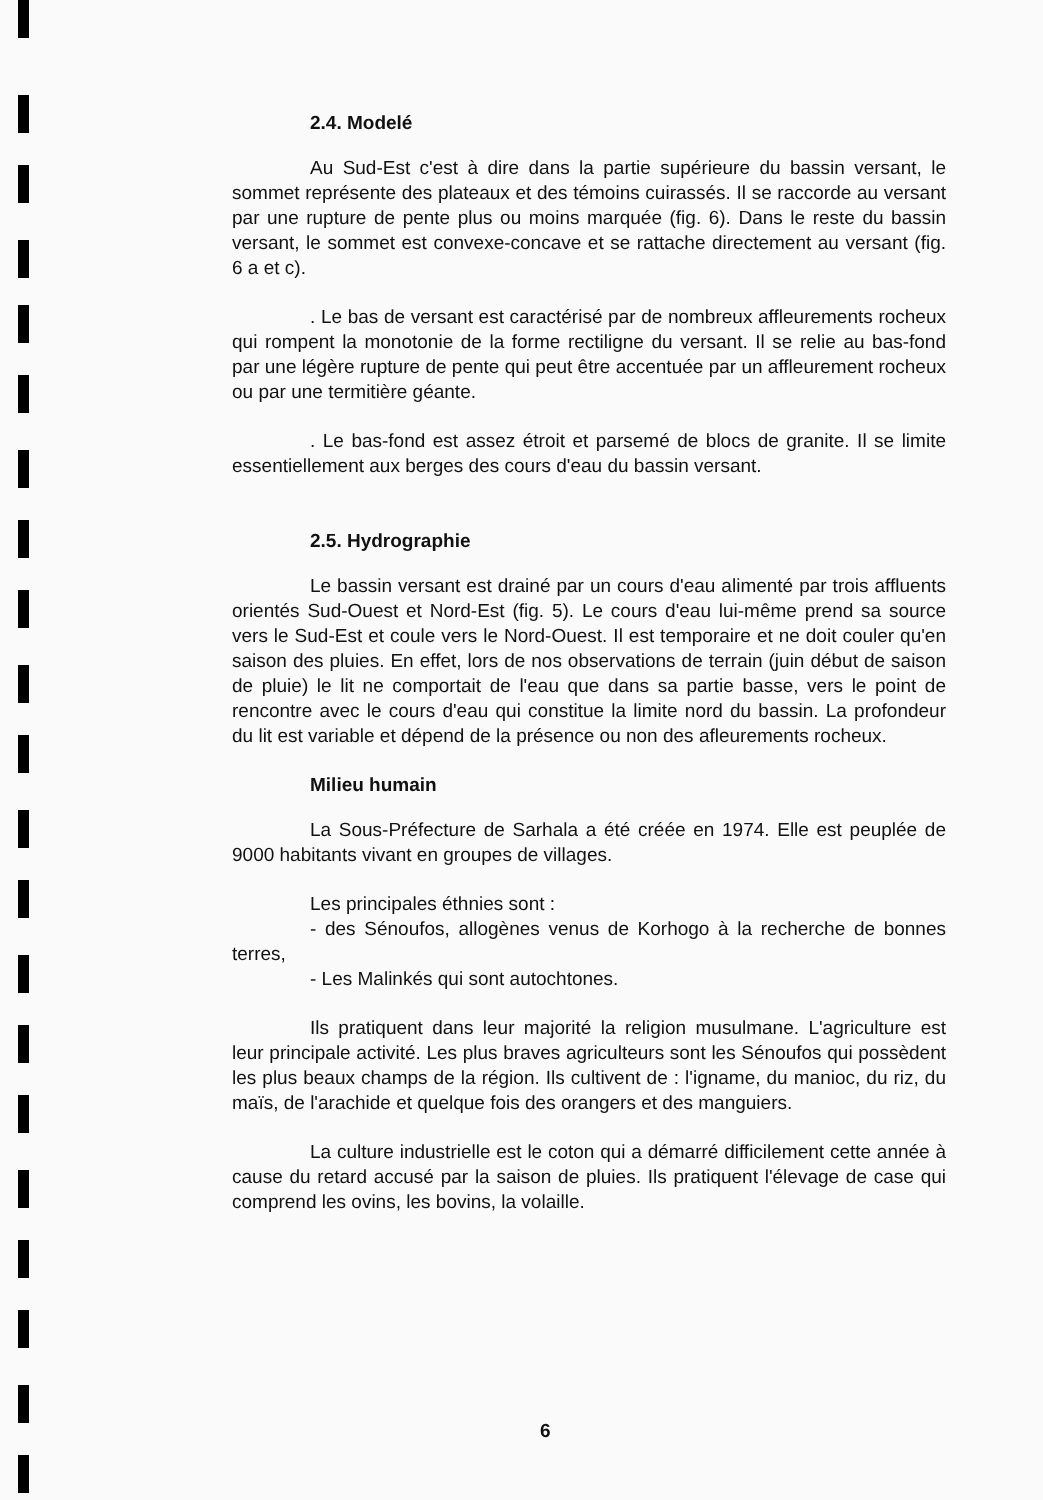2.4. Modelé
Au Sud-Est c'est à dire dans la partie supérieure du bassin versant, le sommet représente des plateaux et des témoins cuirassés. Il se raccorde au versant par une rupture de pente plus ou moins marquée (fig. 6). Dans le reste du bassin versant, le sommet est convexe-concave et se rattache directement au versant (fig. 6 a et c).
. Le bas de versant est caractérisé par de nombreux affleurements rocheux qui rompent la monotonie de la forme rectiligne du versant. Il se relie au bas-fond par une légère rupture de pente qui peut être accentuée par un affleurement rocheux ou par une termitière géante.
. Le bas-fond est assez étroit et parsemé de blocs de granite. Il se limite essentiellement aux berges des cours d'eau du bassin versant.
2.5. Hydrographie
Le bassin versant est drainé par un cours d'eau alimenté par trois affluents orientés Sud-Ouest et Nord-Est (fig. 5). Le cours d'eau lui-même prend sa source vers le Sud-Est et coule vers le Nord-Ouest. Il est temporaire et ne doit couler qu'en saison des pluies. En effet, lors de nos observations de terrain (juin début de saison de pluie) le lit ne comportait de l'eau que dans sa partie basse, vers le point de rencontre avec le cours d'eau qui constitue la limite nord du bassin. La profondeur du lit est variable et dépend de la présence ou non des afleurements rocheux.
Milieu humain
La Sous-Préfecture de Sarhala a été créée en 1974. Elle est peuplée de 9000 habitants vivant en groupes de villages.
Les principales éthnies sont :
- des Sénoufos, allogènes venus de Korhogo à la recherche de bonnes terres,
- Les Malinkés qui sont autochtones.
Ils pratiquent dans leur majorité la religion musulmane. L'agriculture est leur principale activité. Les plus braves agriculteurs sont les Sénoufos qui possèdent les plus beaux champs de la région. Ils cultivent de : l'igname, du manioc, du riz, du maïs, de l'arachide et quelque fois des orangers et des manguiers.
La culture industrielle est le coton qui a démarré difficilement cette année à cause du retard accusé par la saison de pluies. Ils pratiquent l'élevage de case qui comprend les ovins, les bovins, la volaille.
6